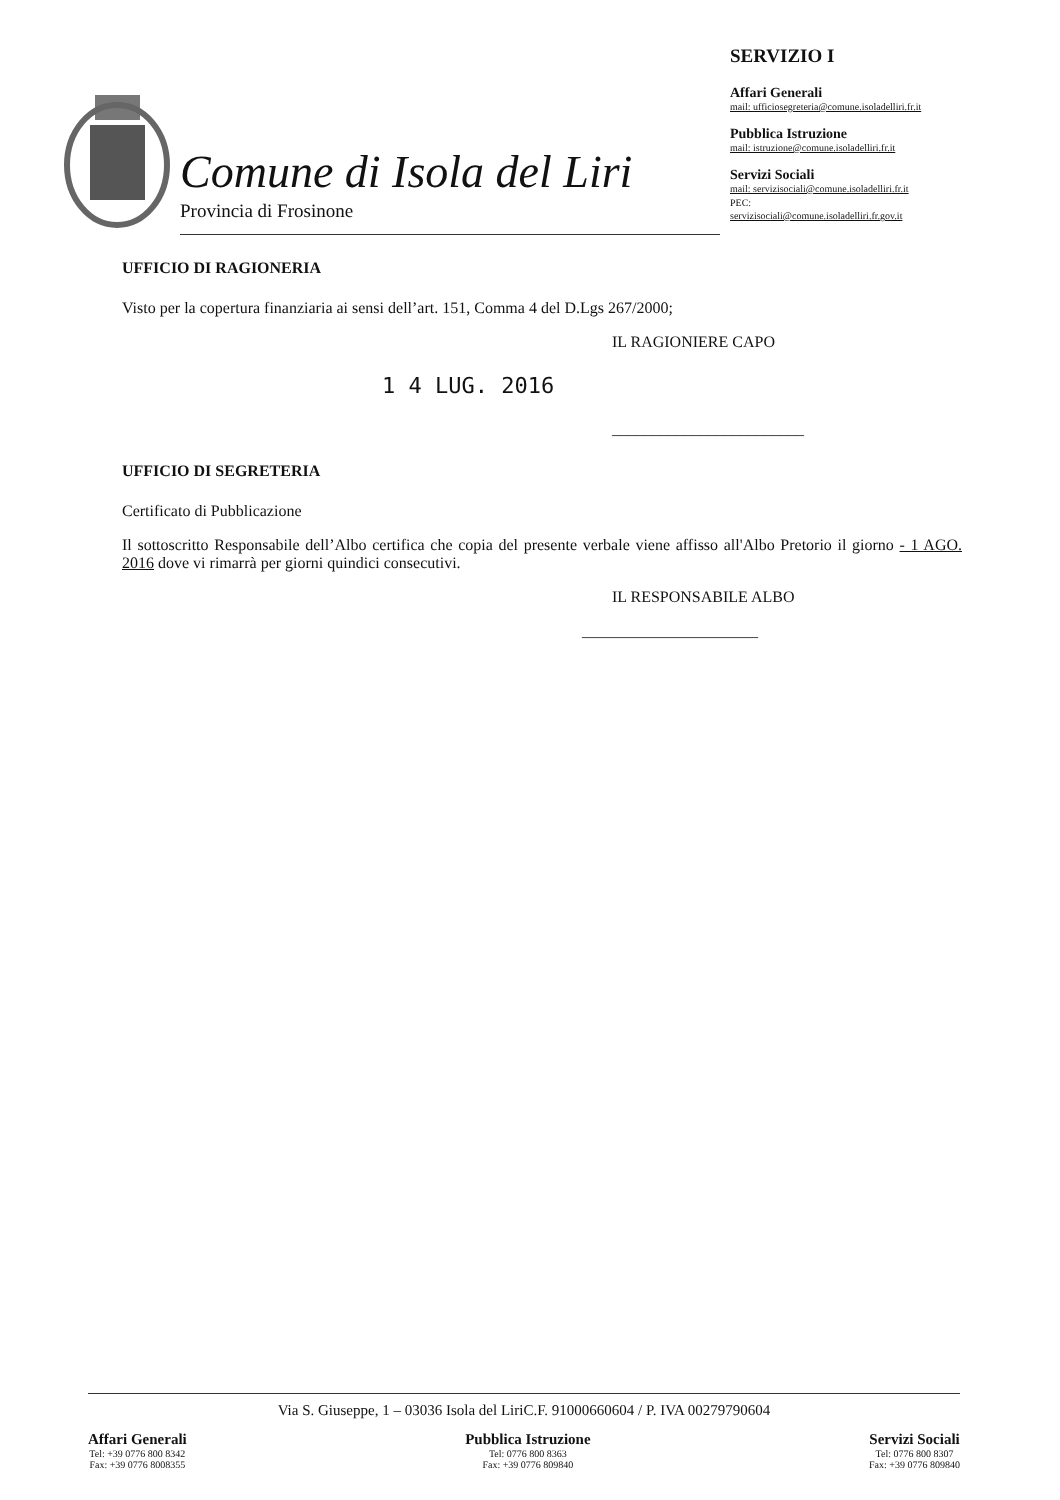Comune di Isola del Liri
Provincia di Frosinone
SERVIZIO I
Affari Generali
mail: ufficiosegreteria@comune.isoladelliri.fr.it
Pubblica Istruzione
mail: istruzione@comune.isoladelliri.fr.it
Servizi Sociali
mail: servizisociali@comune.isoladelliri.fr.it
PEC:
servizisociali@comune.isoladelliri.fr.gov.it
UFFICIO DI RAGIONERIA
Visto per la copertura finanziaria ai sensi dell’art. 151, Comma 4 del D.Lgs 267/2000;
IL RAGIONIERE CAPO
1 4 LUG. 2016
________________________
UFFICIO DI SEGRETERIA
Certificato di Pubblicazione
Il sottoscritto Responsabile dell’Albo certifica che copia del presente verbale viene affisso all'Albo Pretorio il giorno - 1 AGO. 2016 dove vi rimarrà per giorni quindici consecutivi.
IL RESPONSABILE ALBO
______________________
Via S. Giuseppe, 1 – 03036 Isola del LiriC.F. 91000660604 / P. IVA 00279790604
Affari Generali
Tel: +39 0776 800 8342
Fax: +39 0776 8008355
Pubblica Istruzione
Tel: 0776 800 8363
Fax: +39 0776 809840
Servizi Sociali
Tel: 0776 800 8307
Fax: +39 0776 809840